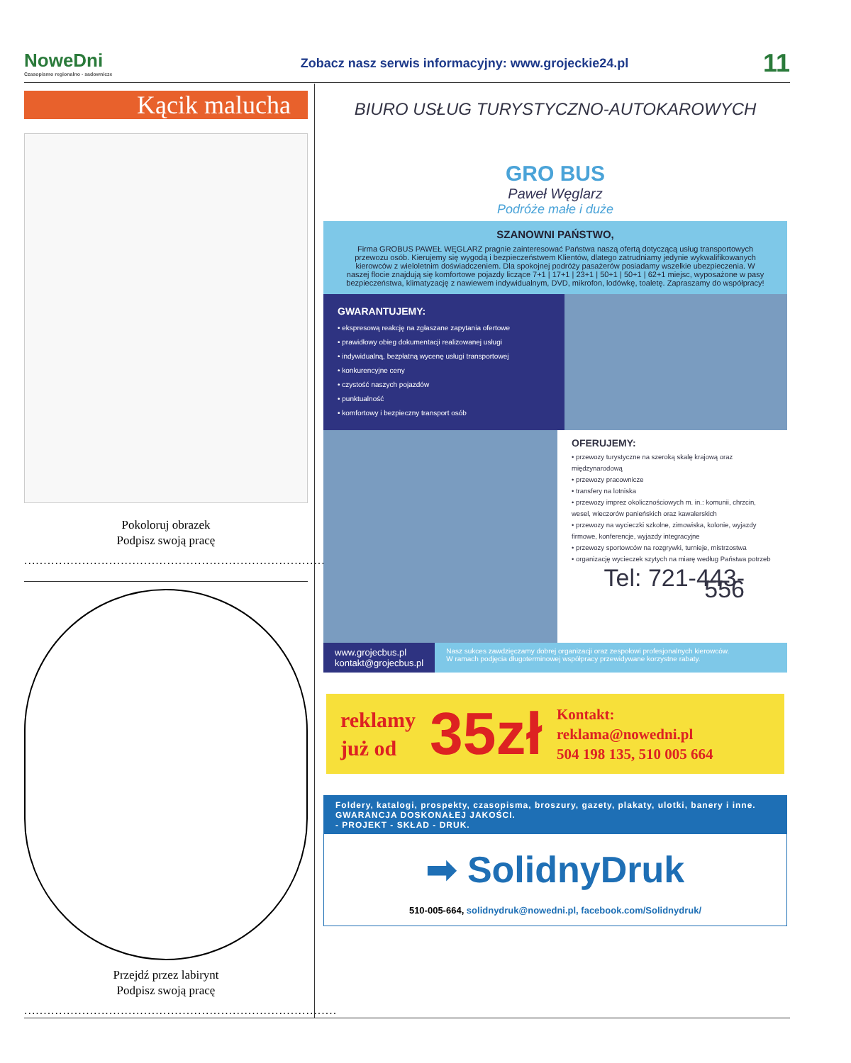NoweDni
Czasopismo regionalno - sadownicze
Zobacz nasz serwis informacyjny: www.grojeckie24.pl
11
Kącik malucha
Pokoloruj obrazek
Podpisz swoją pracę
.................................................................................
Przejdź przez labirynt
Podpisz swoją pracę
.................................................................................
BIURO USŁUG TURYSTYCZNO-AUTOKAROWYCH
GRO BUS
Paweł Węglarz
Podróże małe i duże
SZANOWNI PAŃSTWO,
Firma GROBUS PAWEŁ WĘGLARZ pragnie zainteresować Państwa naszą ofertą dotyczącą usług transportowych przewozu osób. Kierujemy się wygodą i bezpieczeństwem Klientów, dlatego zatrudniamy jedynie wykwalifikowanych kierowców z wieloletnim doświadczeniem. Dla spokojnej podróży pasażerów posiadamy wszelkie ubezpieczenia. W naszej flocie znajdują się komfortowe pojazdy liczące 7+1 | 17+1 | 23+1 | 50+1 | 50+1 | 62+1 miejsc, wyposażone w pasy bezpieczeństwa, klimatyzację z nawiewem indywidualnym, DVD, mikrofon, lodówkę, toaletę. Zapraszamy do współpracy!
GWARANTUJEMY:
• ekspresową reakcję na zgłaszane zapytania ofertowe
• prawidłowy obieg dokumentacji realizowanej usługi
• indywidualną, bezpłatną wycenę usługi transportowej
• konkurencyjne ceny
• czystość naszych pojazdów
• punktualność
• komfortowy i bezpieczny transport osób
OFERUJEMY:
• przewozy turystyczne na szeroką skalę krajową oraz międzynarodową
• przewozy pracownicze
• transfery na lotniska
• przewozy imprez okolicznościowych m. in.: komunii, chrzcin, wesel, wieczorów panieńskich oraz kawalerskich
• przewozy na wycieczki szkolne, zimowiska, kolonie, wyjazdy firmowe, konferencje, wyjazdy integracyjne
• przewozy sportowców na rozgrywki, turnieje, mistrzostwa
• organizację wycieczek szytych na miarę według Państwa potrzeb
Tel: 721-443-556
www.grojecbus.pl
kontakt@grojecbus.pl
Nasz sukces zawdzięczamy dobrej organizacji oraz zespołowi profesjonalnych kierowców.
W ramach podjęcia długoterminowej współpracy przewidywane korzystne rabaty.
reklamy
już od
35zł
Kontakt:
reklama@nowedni.pl
504 198 135, 510 005 664
Foldery, katalogi, prospekty, czasopisma, broszury, gazety, plakaty, ulotki, banery i inne. GWARANCJA DOSKONAŁEJ JAKOŚCI.
- PROJEKT - SKŁAD - DRUK.
➡ SolidnyDruk
510-005-664, solidnydruk@nowedni.pl, facebook.com/Solidnydruk/